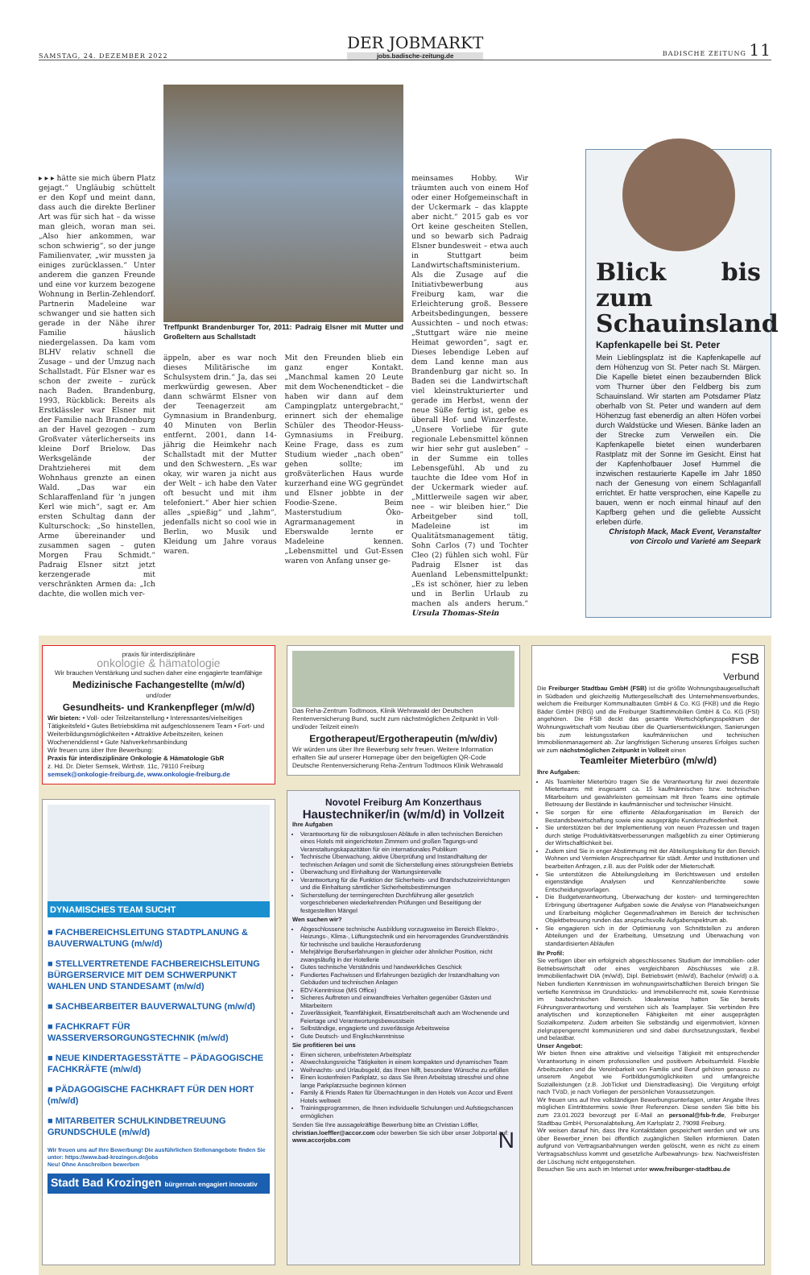SAMSTAG, 24. DEZEMBER 2022
DER JOBMARKT
jobs.badische-zeitung.de
BADISCHE ZEITUNG 11
▸ ▸ ▸ hätte sie mich übern Platz gejagt.“ Ungläubig schüttelt er den Kopf und meint dann, dass auch die direkte Berliner Art was für sich hat – da wisse man gleich, woran man sei. „Also hier ankommen, war schon schwierig“, so der junge Familienvater, „wir mussten ja einiges zurücklassen.“ Unter anderem die ganzen Freunde und eine vor kurzem bezogene Wohnung in Berlin-Zehlendorf. Partnerin Madeleine war schwanger und sie hatten sich gerade in der Nähe ihrer Familie häuslich niedergelassen. Da kam vom BLHV relativ schnell die Zusage – und der Umzug nach Schallstadt. Für Elsner war es schon der zweite – zurück nach Baden. Brandenburg, 1993, Rückblick: Bereits als Erstklässler war Elsner mit der Familie nach Brandenburg an der Havel gezogen – zum Großvater väterlicherseits ins kleine Dorf Brielow. Das Werksgelände der Drahtzieherei mit dem Wohnhaus grenzte an einen Wald. „Das war ein Schlaraffenland für ’n jungen Kerl wie mich“, sagt er. Am ersten Schultag dann der Kulturschock: „So hinstellen, Arme übereinander und zusammen sagen – guten Morgen Frau Schmidt.“ Padraig Elsner sitzt jetzt kerzengerade mit verschränkten Armen da: „Ich dachte, die wollen mich ver-
Treffpunkt Brandenburger Tor, 2011: Padraig Elsner mit Mutter und Großeltern aus Schallstadt
äppeln, aber es war noch dieses Militärische im Schulsystem drin.“ Ja, das sei merkwürdig gewesen. Aber dann schwärmt Elsner von der Teenagerzeit am Gymnasium in Brandenburg, 40 Minuten von Berlin entfernt. 2001, dann 14-jährig die Heimkehr nach Schallstadt mit der Mutter und den Schwestern. „Es war okay, wir waren ja nicht aus der Welt – ich habe den Vater oft besucht und mit ihm telefoniert.“ Aber hier schien alles „spießig“ und „lahm“, jedenfalls nicht so cool wie in Berlin, wo Musik und Kleidung um Jahre voraus waren.
Mit den Freunden blieb ein ganz enger Kontakt. „Manchmal kamen 20 Leute mit dem Wochenendticket – die haben wir dann auf dem Campingplatz untergebracht,“ erinnert sich der ehemalige Schüler des Theodor-Heuss-Gymnasiums in Freiburg. Keine Frage, dass es zum Studium wieder „nach oben“ gehen sollte; im großväterlichen Haus wurde kurzerhand eine WG gegründet und Elsner jobbte in der Foodie-Szene. Beim Masterstudium Öko-Agrarmanagement in Eberswalde lernte er Madeleine kennen. „Lebensmittel und Gut-Essen waren von Anfang unser ge-
meinsames Hobby. Wir träumten auch von einem Hof oder einer Hofgemeinschaft in der Uckermark – das klappte aber nicht.“ 2015 gab es vor Ort keine gescheiten Stellen, und so bewarb sich Padraig Elsner bundesweit – etwa auch in Stuttgart beim Landwirtschaftsministerium. Als die Zusage auf die Initiativbewerbung aus Freiburg kam, war die Erleichterung groß. Bessere Arbeitsbedingungen, bessere Aussichten – und noch etwas: „Stuttgart wäre nie meine Heimat geworden“, sagt er. Dieses lebendige Leben auf dem Land kenne man aus Brandenburg gar nicht so. In Baden sei die Landwirtschaft viel kleinstrukturierter und gerade im Herbst, wenn der neue Süße fertig ist, gebe es überall Hof- und Winzerfeste. „Unsere Vorliebe für gute regionale Lebensmittel können wir hier sehr gut ausleben“ – in der Summe ein tolles Lebensgefühl. Ab und zu tauchte die Idee vom Hof in der Uckermark wieder auf. „Mittlerweile sagen wir aber, nee – wir bleiben hier.“ Die Arbeitgeber sind toll, Madeleine ist im Qualitätsmanagement tätig, Sohn Carlos (7) und Tochter Cleo (2) fühlen sich wohl. Für Padraig Elsner ist das Auenland Lebensmittelpunkt: „Es ist schöner, hier zu leben und in Berlin Urlaub zu machen als anders herum.“ Ursula Thomas-Stein
Blick bis zum Schauinsland
Kapfenkapelle bei St. Peter
Mein Lieblingsplatz ist die Kapfenkapelle auf dem Höhenzug von St. Peter nach St. Märgen. Die Kapelle bietet einen bezaubernden Blick vom Thurner über den Feldberg bis zum Schauinsland. Wir starten am Potsdamer Platz oberhalb von St. Peter und wandern auf dem Höhenzug fast ebenerdig an alten Höfen vorbei durch Waldstücke und Wiesen. Bänke laden an der Strecke zum Verweilen ein. Die Kapfenkapelle bietet einen wunderbaren Rastplatz mit der Sonne im Gesicht. Einst hat der Kapfenhofbauer Josef Hummel die inzwischen restaurierte Kapelle im Jahr 1850 nach der Genesung von einem Schlaganfall errichtet. Er hatte versprochen, eine Kapelle zu bauen, wenn er noch einmal hinauf auf den Kapfberg gehen und die geliebte Aussicht erleben dürfe.
Christoph Mack, Mack Event, Veranstalter von Circolo und Varieté am Seepark
praxis für interdisziplinäre
onkologie & hämatologie
Wir brauchen Verstärkung und suchen daher eine engagierte teamfähige
Medizinische Fachangestellte (m/w/d)
und/oder
Gesundheits- und Krankenpfleger (m/w/d)
Wir bieten: • Voll- oder Teilzeitanstellung • Interessantes/vielseitiges Tätigkeitsfeld • Gutes Betriebsklima mit aufgeschlossenem Team • Fort- und Weiterbildungsmöglichkeiten • Attraktive Arbeitszeiten, keinen Wochenenddienst • Gute Nahverkehrsanbindung
Wir freuen uns über Ihre Bewerbung:
Praxis für interdisziplinäre Onkologie & Hämatologie GbR
z. Hd. Dr. Dieter Semsek, Wirthstr. 11c, 79110 Freiburg
semsek@onkologie-freiburg.de, www.onkologie-freiburg.de
DYNAMISCHES TEAM SUCHT
■ FACHBEREICHSLEITUNG STADTPLANUNG & BAUVERWALTUNG (m/w/d)
■ STELLVERTRETENDE FACHBEREICHSLEITUNG BÜRGERSERVICE MIT DEM SCHWERPUNKT WAHLEN UND STANDESAMT (m/w/d)
■ SACHBEARBEITER BAUVERWALTUNG (m/w/d)
■ FACHKRAFT FÜR WASSERVERSORGUNGSTECHNIK (m/w/d)
■ NEUE KINDERTAGESSTÄTTE – PÄDAGOGISCHE FACHKRÄFTE (m/w/d)
■ PÄDAGOGISCHE FACHKRAFT FÜR DEN HORT (m/w/d)
■ MITARBEITER SCHULKINDBETREUUNG GRUNDSCHULE (m/w/d)
Wir freuen uns auf Ihre Bewerbung! Die ausführlichen Stellenangebote finden Sie unter: https://www.bad-krozingen.de/jobs
Neu! Ohne Anschreiben bewerben
Stadt Bad Krozingen bürgernah engagiert innovativ
Das Reha-Zentrum Todtmoos, Klinik Wehrawald der Deutschen Rentenversicherung Bund, sucht zum nächstmöglichen Zeitpunkt in Voll- und/oder Teilzeit eine/n
Ergotherapeut/Ergotherapeutin (m/w/div)
Wir würden uns über Ihre Bewerbung sehr freuen. Weitere Information erhalten Sie auf unserer Homepage über den beigefügten QR-Code
Deutsche Rentenversicherung Reha-Zentrum Todtmoos Klinik Wehrawald
Novotel Freiburg Am Konzerthaus
Haustechniker/in (w/m/d) in Vollzeit
Ihre Aufgaben
Verantwortung für die reibungslosen Abläufe in allen technischen Bereichen eines Hotels mit eingerichteten Zimmern und großen Tagungs-und Veranstaltungskapazitäten für ein internationales Publikum
Technische Überwachung, aktive Überprüfung und Instandhaltung der technischen Anlagen und somit die Sicherstellung eines störungsfreien Betriebs
Überwachung und Einhaltung der Wartungsintervalle
Verantwortung für die Funktion der Sicherheits- und Brandschutzeinrichtungen und die Einhaltung sämtlicher Sicherheitsbestimmungen
Sicherstellung der termingerechten Durchführung aller gesetzlich vorgeschriebenen wiederkehrenden Prüfungen und Beseitigung der festgestellten Mängel
Wen suchen wir?
Abgeschlossene technische Ausbildung vorzugsweise im Bereich Elektro-, Heizungs-, Klima-, Lüftungstechnik und ein hervorragendes Grundverständnis für technische und bauliche Herausforderung
Mehrjährige Berufserfahrungen in gleicher oder ähnlicher Position, nicht zwangsläufig in der Hotellerie
Gutes technische Verständnis und handwerkliches Geschick
Fundiertes Fachwissen und Erfahrungen bezüglich der Instandhaltung von Gebäuden und technischen Anlagen
EDV-Kenntnisse (MS Office)
Sicheres Auftreten und einwandfreies Verhalten gegenüber Gästen und Mitarbeitern
Zuverlässigkeit, Teamfähigkeit, Einsatzbereitschaft auch am Wochenende und Feiertage und Verantwortungsbewusstsein
Selbständige, engagierte und zuverlässige Arbeitsweise
Gute Deutsch- und Englischkenntnisse
Sie profitieren bei uns
Einen sicheren, unbefristeten Arbeitsplatz
Abwechslungsreiche Tätigkeiten in einem kompakten und dynamischen Team
Weihnachts- und Urlaubsgeld, das Ihnen hilft, besondere Wünsche zu erfüllen
Einen kostenfreien Parkplatz, so dass Sie Ihren Arbeitstag stressfrei und ohne lange Parkplatzsuche beginnen können
Family & Friends Raten für Übernachtungen in den Hotels von Accor und Event Hotels weltweit
Trainingsprogrammen, die Ihnen individuelle Schulungen und Aufstiegschancen ermöglichen
Senden Sie Ihre aussagekräftige Bewerbung bitte an Christian Löffler, christian.loeffler@accor.com oder bewerben Sie sich über unser Jobportal auf: www.accorjobs.com N
FSB
Verbund
Die Freiburger Stadtbau GmbH (FSB) ist die größte Wohnungsbaugesellschaft in Südbaden und gleichzeitig Muttergesellschaft des Unternehmensverbundes, welchem die Freiburger Kommunalbauten GmbH & Co. KG (FKB) und die Regio Bäder GmbH (RBG) und die Freiburger Stadtimmobilien GmbH & Co. KG (FSI) angehören. Die FSB deckt das gesamte Wertschöpfungsspektrum der Wohnungswirtschaft vom Neubau über die Quartiersentwicklungen, Sanierungen bis zum leistungsstarken kaufmännischen und technischen Immobilienmanagement ab. Zur langfristigen Sicherung unseres Erfolges suchen wir zum nächstmöglichen Zeitpunkt in Vollzeit einen
Teamleiter Mieterbüro (m/w/d)
Ihre Aufgaben:
Als Teamleiter Mieterbüro tragen Sie die Verantwortung für zwei dezentrale Mieterteams mit insgesamt ca. 15 kaufmännischen bzw. technischen Mitarbeitern und gewährleisten gemeinsam mit Ihren Teams eine optimale Betreuung der Bestände in kaufmännischer und technischer Hinsicht.
Sie sorgen für eine effiziente Ablauforganisation im Bereich der Bestandsbewirtschaftung sowie eine ausgeprägte Kundenzufriedenheit.
Sie unterstützen bei der Implementierung von neuen Prozessen und tragen durch stetige Produktivitätsverbesserungen maßgeblich zu einer Optimierung der Wirtschaftlichkeit bei.
Zudem sind Sie in enger Abstimmung mit der Abteilungsleitung für den Bereich Wohnen und Vermieten Ansprechpartner für städt. Ämter und Institutionen und bearbeiten Anfragen, z.B. aus der Politik oder der Mieterschaft.
Sie unterstützen die Abteilungsleitung im Berichtswesen und erstellen eigenständige Analysen und Kennzahlenberichte sowie Entscheidungsvorlagen.
Die Budgetverantwortung, Überwachung der kosten- und termingerechten Erbringung übertragener Aufgaben sowie die Analyse von Planabweichungen und Erarbeitung möglicher Gegenmaßnahmen im Bereich der technischen Objektbetreuung runden das anspruchsvolle Aufgabenspektrum ab.
Sie engagieren sich in der Optimierung von Schnittstellen zu anderen Abteilungen und der Erarbeitung, Umsetzung und Überwachung von standardisierten Abläufen
Ihr Profil:
Sie verfügen über ein erfolgreich abgeschlossenes Studium der Immobilien- oder Betriebswirtschaft oder eines vergleichbaren Abschlusses wie z.B. Immobilienfachwirt DIA (m/w/d), Dipl. Betriebswirt (m/w/d), Bachelor (m/w/d) o.ä. Neben fundierten Kenntnissen im wohnungswirtschaftlichen Bereich bringen Sie vertiefte Kenntnisse im Grundstücks- und Immobilienrecht mit, sowie Kenntnisse im bautechnischen Bereich. Idealerweise hatten Sie bereits Führungsverantwortung und verstehen sich als Teamplayer. Sie verbinden Ihre analytischen und konzeptionellen Fähigkeiten mit einer ausgeprägten Sozialkompetenz. Zudem arbeiten Sie selbständig und eigenmotiviert, können zielgruppengerecht kommunizieren und sind dabei durchsetzungsstark, flexibel und belastbar.
Unser Angebot:
Wir bieten Ihnen eine attraktive und vielseitige Tätigkeit mit entsprechender Verantwortung in einem professionellen und positivem Arbeitsumfeld. Flexible Arbeitszeiten und die Vereinbarkeit von Familie und Beruf gehören genauso zu unserem Angebot wie Fortbildungsmöglichkeiten und umfangreiche Sozialleistungen (z.B. JobTicket und Dienstradleasing). Die Vergütung erfolgt nach TVöD, je nach Vorliegen der persönlichen Voraussetzungen.
Wir freuen uns auf Ihre vollständigen Bewerbungsunterlagen, unter Angabe Ihres möglichen Eintrittstermins sowie Ihrer Referenzen. Diese senden Sie bitte bis zum 23.01.2023 bevorzugt per E-Mail an personal@fsb-fr.de, Freiburger Stadtbau GmbH, Personalabteilung, Am Karlsplatz 2, 79098 Freiburg.
Wir weisen darauf hin, dass Ihre Kontaktdaten gespeichert werden und wir uns über Bewerber_innen bei öffentlich zugänglichen Stellen informieren. Daten aufgrund von Vertragsanbahnungen werden gelöscht, wenn es nicht zu einem Vertragsabschluss kommt und gesetzliche Aufbewahrungs- bzw. Nachweisfristen der Löschung nicht entgegenstehen.
Besuchen Sie uns auch im Internet unter www.freiburger-stadtbau.de